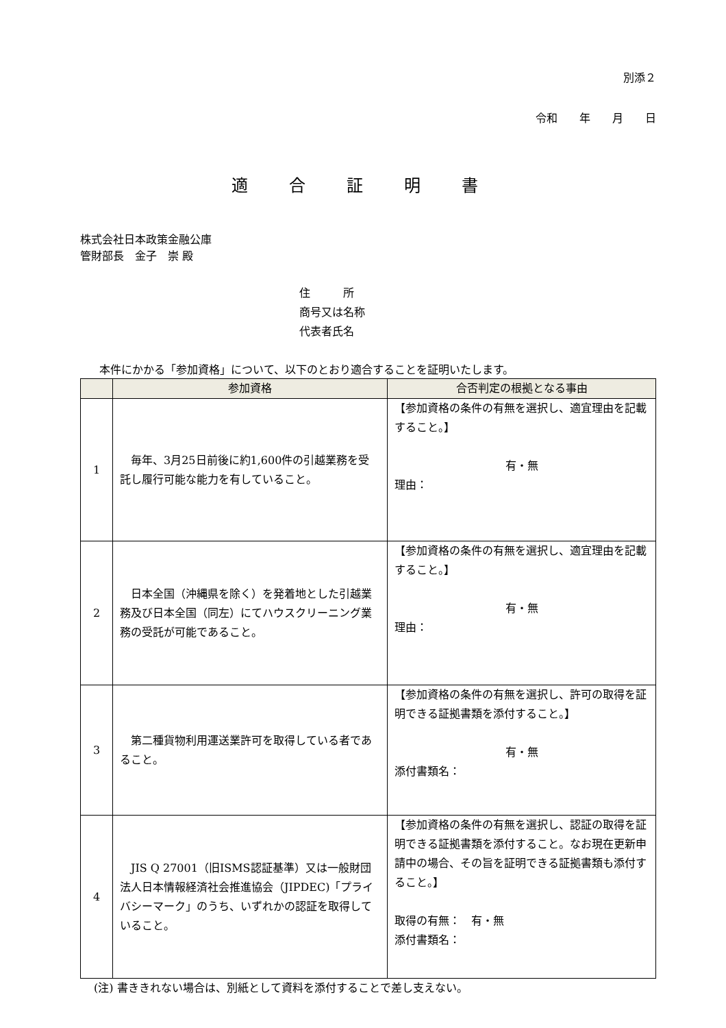別添２
令和　　年　　月　　日
適合証明書
株式会社日本政策金融公庫
管財部長　金子　崇 殿
住　　　所
商号又は名称
代表者氏名
本件にかかる「参加資格」について、以下のとおり適合することを証明いたします。
| | 参加資格 | 合否判定の根拠となる事由 |
| --- | --- | --- |
| 1 | 毎年、3月25日前後に約1,600件の引越業務を受託し履行可能な能力を有していること。 | 【参加資格の条件の有無を選択し、適宜理由を記載すること。】 有・無 理由： |
| 2 | 日本全国（沖縄県を除く）を発着地とした引越業務及び日本全国（同左）にてハウスクリーニング業務の受託が可能であること。 | 【参加資格の条件の有無を選択し、適宜理由を記載すること。】 有・無 理由： |
| 3 | 第二種貨物利用運送業許可を取得している者であること。 | 【参加資格の条件の有無を選択し、許可の取得を証明できる証拠書類を添付すること。】 有・無 添付書類名： |
| 4 | JIS Q 27001（旧ISMS認証基準）又は一般財団法人日本情報経済社会推進協会（JIPDEC)「プライバシーマーク」のうち、いずれかの認証を取得していること。 | 【参加資格の条件の有無を選択し、認証の取得を証明できる証拠書類を添付すること。なお現在更新申請中の場合、その旨を証明できる証拠書類も添付すること。】 取得の有無： 有・無 添付書類名： |
(注) 書ききれない場合は、別紙として資料を添付することで差し支えない。